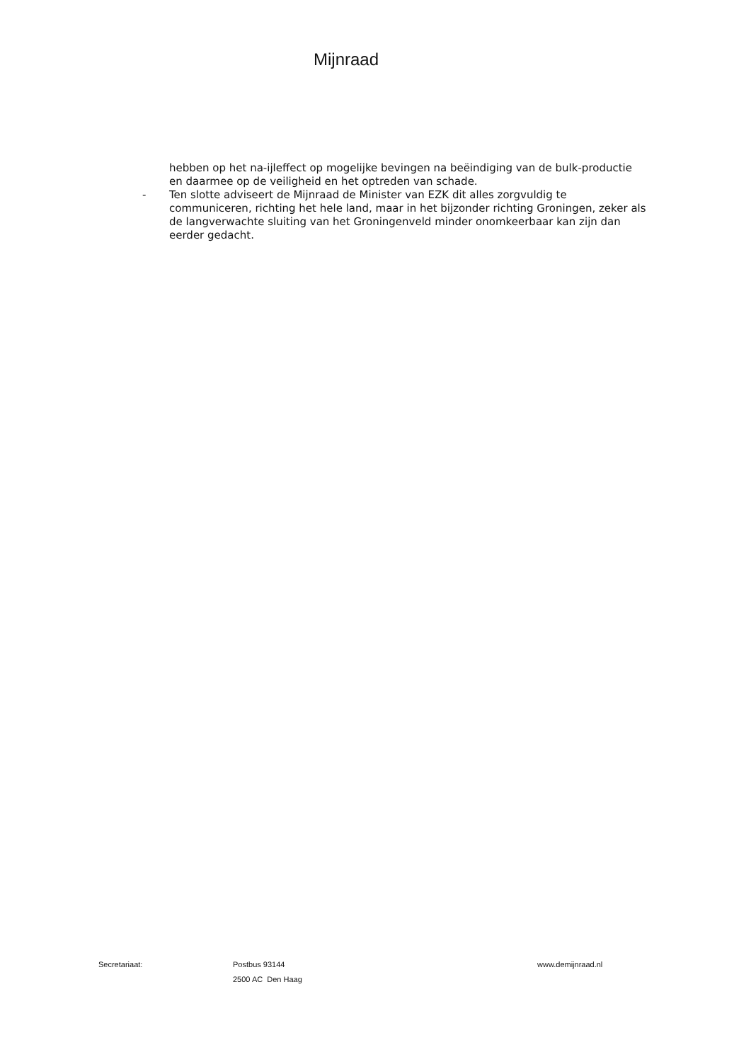Mijnraad
hebben op het na-ijleffect op mogelijke bevingen na beëindiging van de bulk-productie en daarmee op de veiligheid en het optreden van schade.
- Ten slotte adviseert de Mijnraad de Minister van EZK dit alles zorgvuldig te communiceren, richting het hele land, maar in het bijzonder richting Groningen, zeker als de langverwachte sluiting van het Groningenveld minder onomkeerbaar kan zijn dan eerder gedacht.
Secretariaat: Postbus 93144
2500 AC Den Haag
www.demijnraad.nl